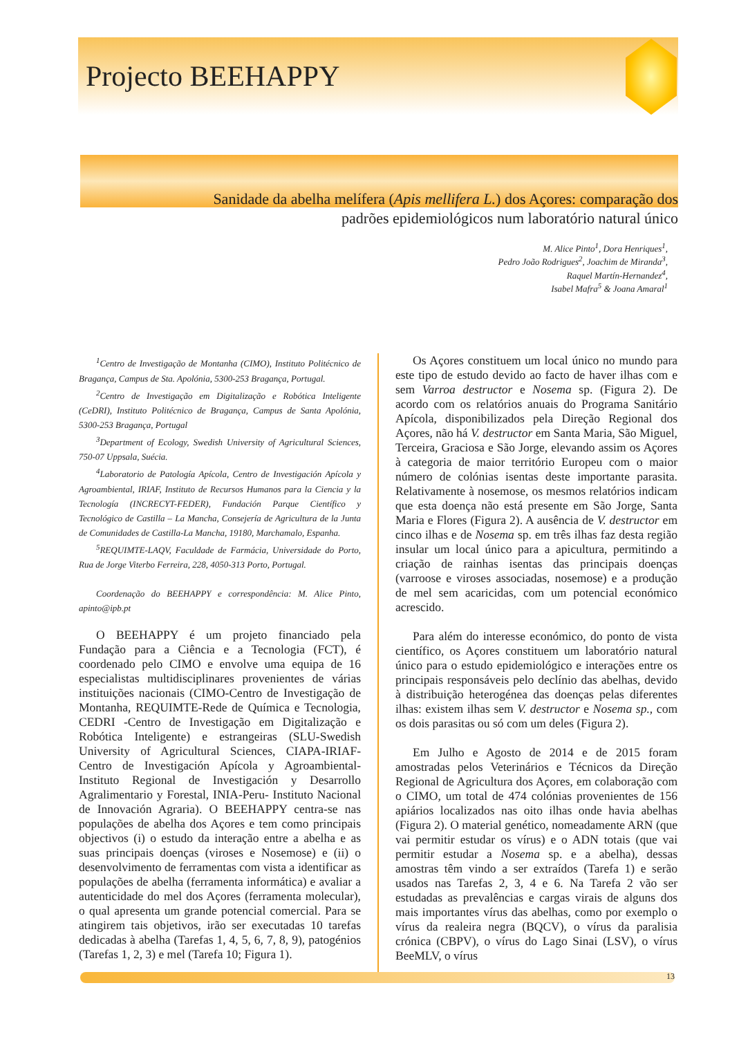Projecto BEEHAPPY
Sanidade da abelha melífera (Apis mellifera L.) dos Açores: comparação dos padrões epidemiológicos num laboratório natural único
M. Alice Pinto<sup>1</sup>, Dora Henriques<sup>1</sup>,
Pedro João Rodrigues<sup>2</sup>, Joachim de Miranda<sup>3</sup>,
Raquel Martín-Hernandez<sup>4</sup>,
Isabel Mafra<sup>5</sup> & Joana Amaral<sup>1</sup>
<sup>1</sup> Centro de Investigação de Montanha (CIMO), Instituto Politécnico de Bragança, Campus de Sta. Apolónia, 5300-253 Bragança, Portugal.
<sup>2</sup> Centro de Investigação em Digitalização e Robótica Inteligente (CeDRI), Instituto Politécnico de Bragança, Campus de Santa Apolónia, 5300-253 Bragança, Portugal
<sup>3</sup> Department of Ecology, Swedish University of Agricultural Sciences, 750-07 Uppsala, Suécia.
<sup>4</sup> Laboratorio de Patología Apícola, Centro de Investigación Apícola y Agroambiental, IRIAF, Instituto de Recursos Humanos para la Ciencia y la Tecnología (INCRECYT-FEDER), Fundación Parque Científico y Tecnológico de Castilla – La Mancha, Consejería de Agricultura de la Junta de Comunidades de Castilla-La Mancha, 19180, Marchamalo, Espanha.
<sup>5</sup> REQUIMTE-LAQV, Faculdade de Farmácia, Universidade do Porto, Rua de Jorge Viterbo Ferreira, 228, 4050-313 Porto, Portugal.
Coordenação do BEEHAPPY e correspondência: M. Alice Pinto, apinto@ipb.pt
O BEEHAPPY é um projeto financiado pela Fundação para a Ciência e a Tecnologia (FCT), é coordenado pelo CIMO e envolve uma equipa de 16 especialistas multidisciplinares provenientes de várias instituições nacionais (CIMO-Centro de Investigação de Montanha, REQUIMTE-Rede de Química e Tecnologia, CEDRI -Centro de Investigação em Digitalização e Robótica Inteligente) e estrangeiras (SLU-Swedish University of Agricultural Sciences, CIAPA-IRIAF- Centro de Investigación Apícola y Agroambiental- Instituto Regional de Investigación y Desarrollo Agralimentario y Forestal, INIA-Peru- Instituto Nacional de Innovación Agraria). O BEEHAPPY centra-se nas populações de abelha dos Açores e tem como principais objectivos (i) o estudo da interação entre a abelha e as suas principais doenças (viroses e Nosemose) e (ii) o desenvolvimento de ferramentas com vista a identificar as populações de abelha (ferramenta informática) e avaliar a autenticidade do mel dos Açores (ferramenta molecular), o qual apresenta um grande potencial comercial. Para se atingirem tais objetivos, irão ser executadas 10 tarefas dedicadas à abelha (Tarefas 1, 4, 5, 6, 7, 8, 9), patogénios (Tarefas 1, 2, 3) e mel (Tarefa 10; Figura 1).
Os Açores constituem um local único no mundo para este tipo de estudo devido ao facto de haver ilhas com e sem Varroa destructor e Nosema sp. (Figura 2). De acordo com os relatórios anuais do Programa Sanitário Apícola, disponibilizados pela Direção Regional dos Açores, não há V. destructor em Santa Maria, São Miguel, Terceira, Graciosa e São Jorge, elevando assim os Açores à categoria de maior território Europeu com o maior número de colónias isentas deste importante parasita. Relativamente à nosemose, os mesmos relatórios indicam que esta doença não está presente em São Jorge, Santa Maria e Flores (Figura 2). A ausência de V. destructor em cinco ilhas e de Nosema sp. em três ilhas faz desta região insular um local único para a apicultura, permitindo a criação de rainhas isentas das principais doenças (varroose e viroses associadas, nosemose) e a produção de mel sem acaricidas, com um potencial económico acrescido.
Para além do interesse económico, do ponto de vista científico, os Açores constituem um laboratório natural único para o estudo epidemiológico e interações entre os principais responsáveis pelo declínio das abelhas, devido à distribuição heterogénea das doenças pelas diferentes ilhas: existem ilhas sem V. destructor e Nosema sp., com os dois parasitas ou só com um deles (Figura 2).
Em Julho e Agosto de 2014 e de 2015 foram amostradas pelos Veterinários e Técnicos da Direção Regional de Agricultura dos Açores, em colaboração com o CIMO, um total de 474 colónias provenientes de 156 apiários localizados nas oito ilhas onde havia abelhas (Figura 2). O material genético, nomeadamente ARN (que vai permitir estudar os vírus) e o ADN totais (que vai permitir estudar a Nosema sp. e a abelha), dessas amostras têm vindo a ser extraídos (Tarefa 1) e serão usados nas Tarefas 2, 3, 4 e 6. Na Tarefa 2 vão ser estudadas as prevalências e cargas virais de alguns dos mais importantes vírus das abelhas, como por exemplo o vírus da realeira negra (BQCV), o vírus da paralisia crónica (CBPV), o vírus do Lago Sinai (LSV), o vírus BeeMLV, o vírus
13